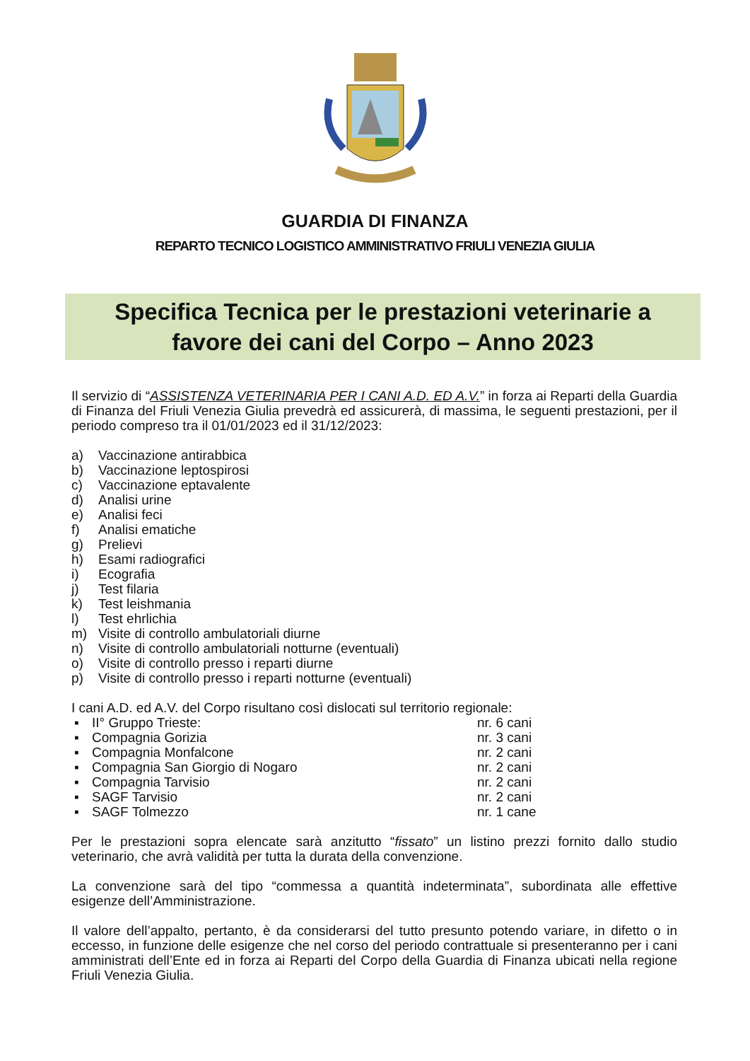GUARDIA DI FINANZA
REPARTO TECNICO LOGISTICO AMMINISTRATIVO FRIULI VENEZIA GIULIA
Specifica Tecnica per le prestazioni veterinarie a
favore dei cani del Corpo – Anno 2023
Il servizio di “ASSISTENZA VETERINARIA PER I CANI A.D. ED A.V.” in forza ai Reparti della Guardia di Finanza del Friuli Venezia Giulia prevedrà ed assicurerà, di massima, le seguenti prestazioni, per il periodo compreso tra il 01/01/2023 ed il 31/12/2023:
a) Vaccinazione antirabbica
b) Vaccinazione leptospirosi
c) Vaccinazione eptavalente
d) Analisi urine
e) Analisi feci
f) Analisi ematiche
g) Prelievi
h) Esami radiografici
i) Ecografia
j) Test filaria
k) Test leishmania
l) Test ehrlichia
m) Visite di controllo ambulatoriali diurne
n) Visite di controllo ambulatoriali notturne (eventuali)
o) Visite di controllo presso i reparti diurne
p) Visite di controllo presso i reparti notturne (eventuali)
I cani A.D. ed A.V. del Corpo risultano così dislocati sul territorio regionale:
▪ II° Gruppo Trieste: nr. 6 cani
▪ Compagnia Gorizia nr. 3 cani
▪ Compagnia Monfalcone nr. 2 cani
▪ Compagnia San Giorgio di Nogaro nr. 2 cani
▪ Compagnia Tarvisio nr. 2 cani
▪ SAGF Tarvisio nr. 2 cani
▪ SAGF Tolmezzo nr. 1 cane
Per le prestazioni sopra elencate sarà anzitutto “fissato” un listino prezzi fornito dallo studio veterinario, che avrà validità per tutta la durata della convenzione.
La convenzione sarà del tipo “commessa a quantità indeterminata”, subordinata alle effettive esigenze dell’Amministrazione.
Il valore dell’appalto, pertanto, è da considerarsi del tutto presunto potendo variare, in difetto o in eccesso, in funzione delle esigenze che nel corso del periodo contrattuale si presenteranno per i cani amministrati dell’Ente ed in forza ai Reparti del Corpo della Guardia di Finanza ubicati nella regione Friuli Venezia Giulia.